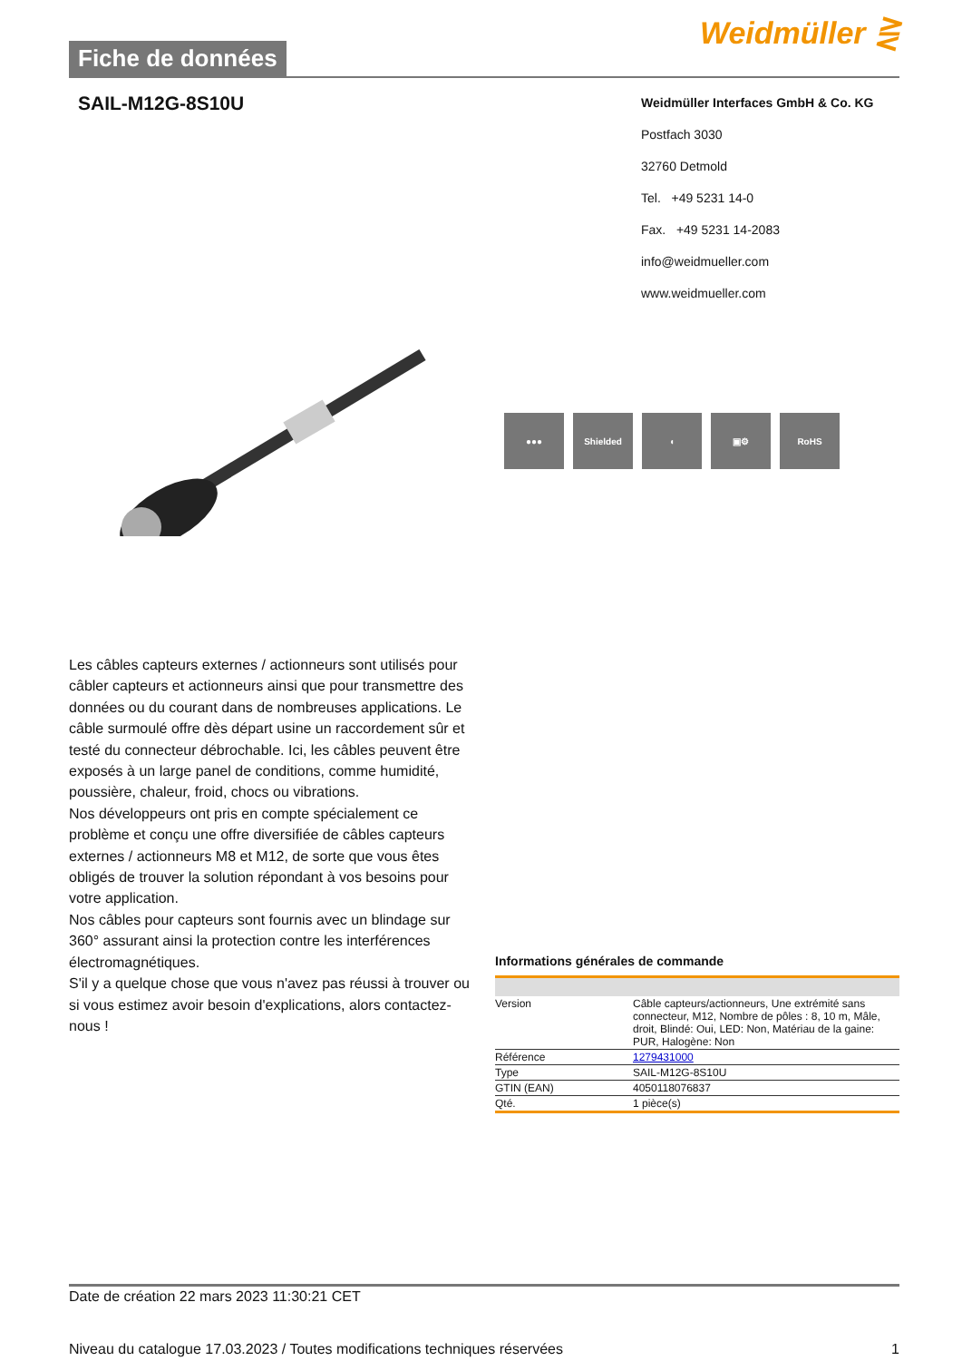Fiche de données
Weidmüller ⋛
SAIL-M12G-8S10U
Weidmüller Interfaces GmbH & Co. KG
Postfach 3030
32760 Detmold
Tel. +49 5231 14-0
Fax. +49 5231 14-2083
info@weidmueller.com
www.weidmueller.com
●●● Shielded ◖ ▣⚙ RoHS
Les câbles capteurs externes / actionneurs sont utilisés pour câbler capteurs et actionneurs ainsi que pour transmettre des données ou du courant dans de nombreuses applications. Le câble surmoulé offre dès départ usine un raccordement sûr et testé du connecteur débrochable. Ici, les câbles peuvent être exposés à un large panel de conditions, comme humidité, poussière, chaleur, froid, chocs ou vibrations.
Nos développeurs ont pris en compte spécialement ce problème et conçu une offre diversifiée de câbles capteurs externes / actionneurs M8 et M12, de sorte que vous êtes obligés de trouver la solution répondant à vos besoins pour votre application.
Nos câbles pour capteurs sont fournis avec un blindage sur 360° assurant ainsi la protection contre les interférences électromagnétiques.
S'il y a quelque chose que vous n'avez pas réussi à trouver ou si vous estimez avoir besoin d'explications, alors contactez-nous !
Informations générales de commande
| Version | Câble capteurs/actionneurs, Une extrémité sans connecteur, M12, Nombre de pôles : 8, 10 m, Mâle, droit, Blindé: Oui, LED: Non, Matériau de la gaine: PUR, Halogène: Non |
| Référence | 1279431000 |
| Type | SAIL-M12G-8S10U |
| GTIN (EAN) | 4050118076837 |
| Qté. | 1 pièce(s) |
Date de création 22 mars 2023 11:30:21 CET
Niveau du catalogue 17.03.2023 / Toutes modifications techniques réservées 1